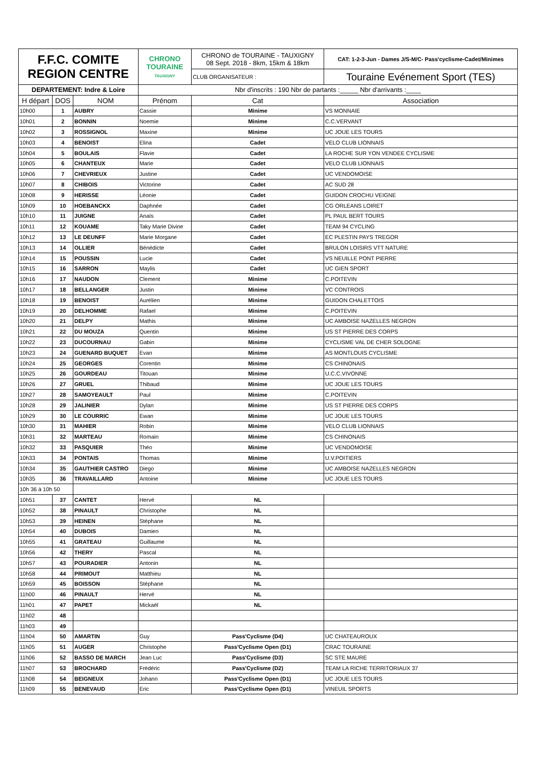| F.F.C. COMITE REGION CENTRE | | | CHRONO TOURAINE TAUXIGNY | CHRONO de TOURAINE - TAUXIGNY 08 Sept. 2018 - 8km, 15km & 18km | CAT: 1-2-3-Jun - Dames J/S-M/C- Pass'cyclisme-Cadet/Minimes |
| | | | | CLUB ORGANISATEUR : | Touraine Evénement Sport (TES) |
| DEPARTEMENT: Indre & Loire | | | Nbr d'inscrits : 190 Nbr de partants :_____ Nbr d'arrivants :____ | | |
| H départ | DOS | NOM | Prénom | Cat | Association |
| 10h00 | 1 | AUBRY | Cassie | Minime | VS MONNAIE |
| 10h01 | 2 | BONNIN | Noemie | Minime | C.C.VERVANT |
| 10h02 | 3 | ROSSIGNOL | Maxine | Minime | UC JOUE LES TOURS |
| 10h03 | 4 | BENOIST | Elina | Cadet | VELO CLUB LIONNAIS |
| 10h04 | 5 | BOULAIS | Flavie | Cadet | LA ROCHE SUR YON VENDEE CYCLISME |
| 10h05 | 6 | CHANTEUX | Marie | Cadet | VELO CLUB LIONNAIS |
| 10h06 | 7 | CHEVRIEUX | Justine | Cadet | UC VENDOMOISE |
| 10h07 | 8 | CHIBOIS | Victorine | Cadet | AC SUD 28 |
| 10h08 | 9 | HERISSE | Léonie | Cadet | GUIDON CROCHU VEIGNE |
| 10h09 | 10 | HOEBANCKX | Daphnée | Cadet | CG ORLEANS LOIRET |
| 10h10 | 11 | JUIGNE | Anaïs | Cadet | PL PAUL BERT TOURS |
| 10h11 | 12 | KOUAME | Taky Marie Divine | Cadet | TEAM 94 CYCLING |
| 10h12 | 13 | LE DEUNFF | Marie Morgane | Cadet | EC PLESTIN PAYS TREGOR |
| 10h13 | 14 | OLLIER | Bénédicte | Cadet | BRULON LOISIRS VTT NATURE |
| 10h14 | 15 | POUSSIN | Lucie | Cadet | VS NEUILLE PONT PIERRE |
| 10h15 | 16 | SARRON | Maylis | Cadet | UC GIEN SPORT |
| 10h16 | 17 | NAUDON | Clement | Minime | C.POITEVIN |
| 10h17 | 18 | BELLANGER | Justin | Minime | VC CONTROIS |
| 10h18 | 19 | BENOIST | Aurélien | Minime | GUIDON CHALETTOIS |
| 10h19 | 20 | DELHOMME | Rafael | Minime | C.POITEVIN |
| 10h20 | 21 | DELPY | Mathis | Minime | UC AMBOISE NAZELLES NEGRON |
| 10h21 | 22 | DU MOUZA | Quentin | Minime | US ST PIERRE DES CORPS |
| 10h22 | 23 | DUCOURNAU | Gabin | Minime | CYCLISME VAL DE CHER SOLOGNE |
| 10h23 | 24 | GUENARD BUQUET | Evan | Minime | AS MONTLOUIS CYCLISME |
| 10h24 | 25 | GEORGES | Corentin | Minime | CS CHINONAIS |
| 10h25 | 26 | GOURDEAU | Titouan | Minime | U.C.C.VIVONNE |
| 10h26 | 27 | GRUEL | Thibaud | Minime | UC JOUE LES TOURS |
| 10h27 | 28 | SAMOYEAULT | Paul | Minime | C.POITEVIN |
| 10h28 | 29 | JALINIER | Dylan | Minime | US ST PIERRE DES CORPS |
| 10h29 | 30 | LE COURRIC | Ewan | Minime | UC JOUE LES TOURS |
| 10h30 | 31 | MAHIER | Robin | Minime | VELO CLUB LIONNAIS |
| 10h31 | 32 | MARTEAU | Romain | Minime | CS CHINONAIS |
| 10h32 | 33 | PASQUIER | Théo | Minime | UC VENDOMOISE |
| 10h33 | 34 | PONTAIS | Thomas | Minime | U.V.POITIERS |
| 10h34 | 35 | GAUTHIER CASTRO | Diego | Minime | UC AMBOISE NAZELLES NEGRON |
| 10h35 | 36 | TRAVAILLARD | Antoine | Minime | UC JOUE LES TOURS |
| 10h 36 à 10h 50 | | | | | |
| 10h51 | 37 | CANTET | Hervé | NL | |
| 10h52 | 38 | PINAULT | Christophe | NL | |
| 10h53 | 39 | HEINEN | Stéphane | NL | |
| 10h54 | 40 | DUBOIS | Damien | NL | |
| 10h55 | 41 | GRATEAU | Guillaume | NL | |
| 10h56 | 42 | THERY | Pascal | NL | |
| 10h57 | 43 | POURADIER | Antonin | NL | |
| 10h58 | 44 | PRIMOUT | Matthieu | NL | |
| 10h59 | 45 | BOISSON | Stéphane | NL | |
| 11h00 | 46 | PINAULT | Hervé | NL | |
| 11h01 | 47 | PAPET | Mickaël | NL | |
| 11h02 | 48 | | | | |
| 11h03 | 49 | | | | |
| 11h04 | 50 | AMARTIN | Guy | Pass'Cyclisme (D4) | UC CHATEAUROUX |
| 11h05 | 51 | AUGER | Christophe | Pass'Cyclisme Open (D1) | CRAC TOURAINE |
| 11h06 | 52 | BASSO DE MARCH | Jean Luc | Pass'Cyclisme (D3) | SC STE MAURE |
| 11h07 | 53 | BROCHARD | Frédéric | Pass'Cyclisme (D2) | TEAM LA RICHE TERRITORIAUX 37 |
| 11h08 | 54 | BEIGNEUX | Johann | Pass'Cyclisme Open (D1) | UC JOUE LES TOURS |
| 11h09 | 55 | BENEVAUD | Eric | Pass'Cyclisme Open (D1) | VINEUIL SPORTS |